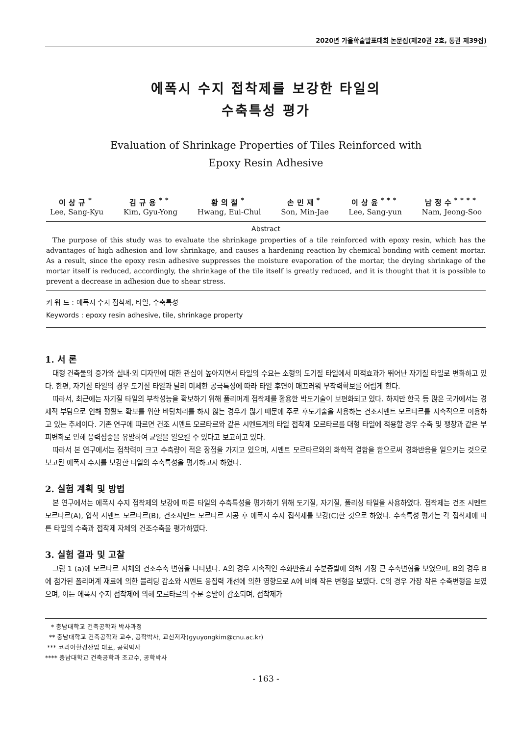2020년 가을학술발표대회 논문집(제20권 2호, 통권 제39집)
에폭시 수지 접착제를 보강한 타일의
수축특성 평가
Evaluation of Shrinkage Properties of Tiles Reinforced with
Epoxy Resin Adhesive
이상규<sup>*</sup>
Lee, Sang-Kyu
김규용<sup>**</sup>
Kim, Gyu-Yong
황의철<sup>*</sup>
Hwang, Eui-Chul
손민재<sup>*</sup>
Son, Min-Jae
이상윤<sup>***</sup>
Lee, Sang-yun
남정수<sup>****</sup>
Nam, Jeong-Soo
Abstract
The purpose of this study was to evaluate the shrinkage properties of a tile reinforced with epoxy resin, which has the advantages of high adhesion and low shrinkage, and causes a hardening reaction by chemical bonding with cement mortar. As a result, since the epoxy resin adhesive suppresses the moisture evaporation of the mortar, the drying shrinkage of the mortar itself is reduced, accordingly, the shrinkage of the tile itself is greatly reduced, and it is thought that it is possible to prevent a decrease in adhesion due to shear stress.
키 워 드 : 에폭시 수지 접착제, 타일, 수축특성
Keywords : epoxy resin adhesive, tile, shrinkage property
1. 서 론
대형 건축물의 증가와 실내·외 디자인에 대한 관심이 높아지면서 타일의 수요는 소형의 도기질 타일에서 미적효과가 뛰어난 자기질 타일로 변화하고 있다. 한편, 자기질 타일의 경우 도기질 타일과 달리 미세한 공극특성에 따라 타일 후면이 매끄러워 부착력확보를 어렵게 한다.
따라서, 최근에는 자기질 타일의 부착성능을 확보하기 위해 폴리머계 접착제를 활용한 박도기술이 보편화되고 있다. 하지만 한국 등 많은 국가에서는 경제적 부담으로 인해 평활도 확보를 위한 바탕처리를 하지 않는 경우가 많기 때문에 주로 후도기술을 사용하는 건조시멘트 모르타르를 지속적으로 이용하고 있는 추세이다. 기존 연구에 따르면 건조 시멘트 모르타르와 같은 시멘트계의 타일 접착제 모르타르를 대형 타일에 적용할 경우 수축 및 팽창과 같은 부피변화로 인해 응력집중을 유발하여 균열을 일으킬 수 있다고 보고하고 있다.
따라서 본 연구에서는 접착력이 크고 수축량이 적은 장점을 가지고 있으며, 시멘트 모르타르와의 화학적 결합을 함으로써 경화반응을 일으키는 것으로 보고된 에폭시 수지를 보강한 타일의 수축특성을 평가하고자 하였다.
2. 실험 계획 및 방법
본 연구에서는 에폭시 수지 접착제의 보강에 따른 타일의 수축특성을 평가하기 위해 도기질, 자기질, 폴리싱 타일을 사용하였다. 접착제는 건조 시멘트 모르타르(A), 압착 시멘트 모르타르(B), 건조시멘트 모르타르 시공 후 에폭시 수지 접착제를 보강(C)한 것으로 하였다. 수축특성 평가는 각 접착제에 따른 타일의 수축과 접착제 자체의 건조수축을 평가하였다.
3. 실험 결과 및 고찰
그림 1 (a)에 모르타르 자체의 건조수축 변형을 나타냈다. A의 경우 지속적인 수화반응과 수분증발에 의해 가장 큰 수축변형을 보였으며, B의 경우 B에 첨가된 폴리머계 재료에 의한 블리딩 감소와 시멘트 응집력 개선에 의한 영향으로 A에 비해 작은 변형을 보였다. C의 경우 가장 작은 수축변형을 보였으며, 이는 에폭시 수지 접착제에 의해 모르타르의 수분 증발이 감소되며, 접착제가
* 충남대학교 건축공학과 박사과정
** 충남대학교 건축공학과 교수, 공학박사, 교신저자(gyuyongkim@cnu.ac.kr)
*** 코리아환경산업 대표, 공학박사
**** 충남대학교 건축공학과 조교수, 공학박사
- 163 -